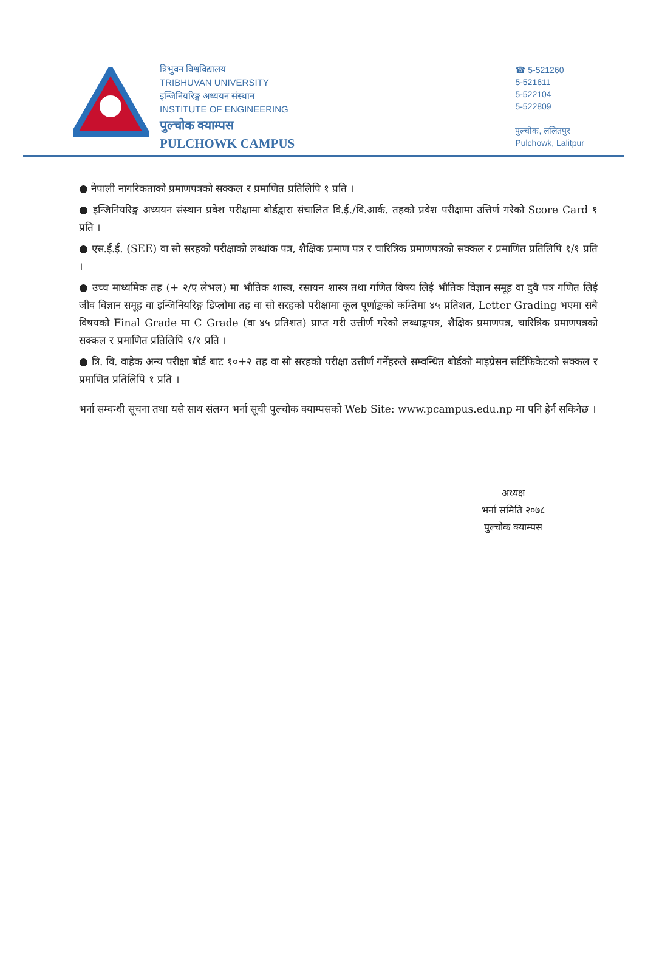त्रिभुवन विश्वविद्यालय
TRIBHUVAN UNIVERSITY
इन्जिनियरिङ्ग अध्ययन संस्थान
INSTITUTE OF ENGINEERING
पुल्चोक क्याम्पस
PULCHOWK CAMPUS
☎ 5-521260
5-521611
5-522104
5-522809
पुल्चोक, ललितपुर
Pulchowk, Lalitpur
● नेपाली नागरिकताको प्रमाणपत्रको सक्कल र प्रमाणित प्रतिलिपि १ प्रति ।
● इन्जिनियरिङ्ग अध्ययन संस्थान प्रवेश परीक्षामा बोर्डद्वारा संचालित वि.ई./वि.आर्क. तहको प्रवेश परीक्षामा उत्तिर्ण गरेको Score Card १ प्रति ।
● एस.ई.ई. (SEE) वा सो सरहको परीक्षाको लब्धांक पत्र, शैक्षिक प्रमाण पत्र र चारित्रिक प्रमाणपत्रको सक्कल र प्रमाणित प्रतिलिपि १/१ प्रति ।
● उच्च माध्यमिक तह (+ २/ए लेभल) मा भौतिक शास्त्र, रसायन शास्त्र तथा गणित विषय लिई भौतिक विज्ञान समूह वा दुवै पत्र गणित लिई जीव विज्ञान समूह वा इन्जिनियरिङ्ग डिप्लोमा तह वा सो सरहको परीक्षामा कूल पूर्णाङ्कको कम्तिमा ४५ प्रतिशत, Letter Grading भएमा सबै विषयको Final Grade मा C Grade (वा ४५ प्रतिशत) प्राप्त गरी उत्तीर्ण गरेको लब्धाङ्कपत्र, शैक्षिक प्रमाणपत्र, चारित्रिक प्रमाणपत्रको सक्कल र प्रमाणित प्रतिलिपि १/१ प्रति ।
● त्रि. वि. वाहेक अन्य परीक्षा बोर्ड बाट १०+२ तह वा सो सरहको परीक्षा उत्तीर्ण गर्नेहरुले सम्वन्धित बोर्डको माइग्रेसन सर्टिफिकेटको सक्कल र प्रमाणित प्रतिलिपि १ प्रति ।
भर्ना सम्वन्धी सूचना तथा यसै साथ संलग्न भर्ना सूची पुल्चोक क्याम्पसको Web Site: www.pcampus.edu.np मा पनि हेर्न सकिनेछ ।
अध्यक्ष
भर्ना समिति २०७८
पुल्चोक क्याम्पस